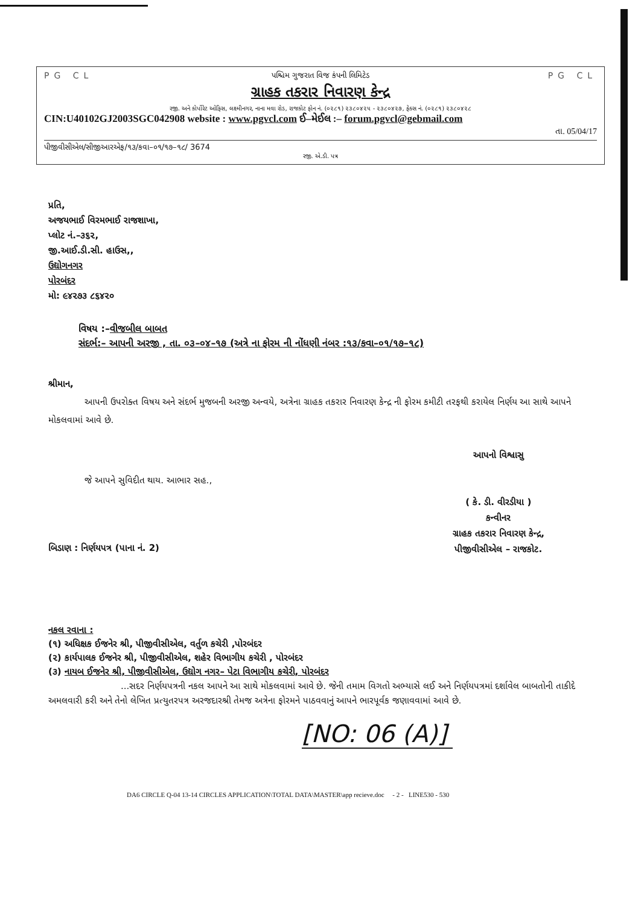PG CL પશ્ચિમ ગુજરાત વિજ કંપની લિમિટેડ PG CL
ગ્રાહક તકરાર નિવારણ કેન્દ્ર
રજી. અને કોર્પોરેટ ઓફિસ, લક્ષ્મીનગર, નાના મવા રોડ, રાજકોટ ફોન નં. (૦૨૮૧) ૨૩૮૦૪૨૫ - ૨૩૮૦૪૨૭, ફેક્સ નં. (૦૨૮૧) ૨૩૮૦૪૨૮
CIN:U40102GJ2003SGC042908 website : www.pgvcl.com ઈ–મેઈલ :– forum.pgvcl@gebmail.com
તા. 05/04/17
પીજીવીસીએલ/સીજીઆરએફ/૧૩/કવા–૦૧/૧૭–૧૮/ 3674
રજી. એ.ડી. પત્ર
પ્રતિ,
અજયભાઈ વિરમભાઈ રાજશાખા,
પ્લોટ નં.–૩૬૨,
જી.આઈ.ડી.સી. હાઉસ,,
ઉદ્યોગનગર
પોરબંદર
મો: ૯૪૨૭૩ ૮૬૪૨૦
વિષય :–વીજબીલ બાબત
સંદર્ભ:– આપની અરજી , તા. ૦૩–૦૪–૧૭ (અત્રે ના ફોરમ ની નોંધણી નંબર :૧૩/કવા–૦૧/૧૭–૧૮)
શ્રીમાન,
આપની ઉપરોક્ત વિષય અને સંદર્ભ મુજબની અરજી અન્વયે, અત્રેના ગ્રાહક તકરાર નિવારણ કેન્દ્ર ની ફોરમ કમીટી તરફથી કરાયેલ નિર્ણય આ સાથે આપને મોકલવામાં આવે છે.
જે આપને સુવિદીત થાય. આભાર સહ.,
આપનો વિશ્વાસુ
( કે. ડી. વીરડીયા )
કન્વીનર
ગ્રાહક તકરાર નિવારણ કેન્દ્ર,
પીજીવીસીએલ – રાજકોટ.
બિડાણ : નિર્ણયપત્ર (પાના નં. 2)
નકલ રવાના :
(૧) અધિક્ષક ઈજનેર શ્રી, પીજીવીસીએલ, વર્તુળ કચેરી ,પોરબંદર
(૨) કાર્યપાલક ઈજનેર શ્રી, પીજીવીસીએલ, શહેર વિભાગીય કચેરી , પોરબંદર
(૩) નાયબ ઈજનેર શ્રી, પીજીવીસીએલ, ઉદ્યોગ નગર– પેટા વિભાગીય કચેરી, પોરબંદર
...સદર નિર્ણયપત્રની નકલ આપને આ સાથે મોકલવામાં આવે છે. જેની તમામ વિગતો અભ્યાસે લઈ અને નિર્ણયપત્રમાં દર્શાવેલ બાબતોની તાકીદે અમલવારી કરી અને તેનો લેખિત પ્રત્યુતરપત્ર અરજદારશ્રી તેમજ અત્રેના ફોરમને પાઠવવાનું આપને ભારપૂર્વક જણાવવામાં આવે છે.
[NO: 06 (A)]
DA6 CIRCLE Q-04 13-14 CIRCLES APPLICATION\TOTAL DATA\MASTER\app recieve.doc - 2 - LINE530 - 530